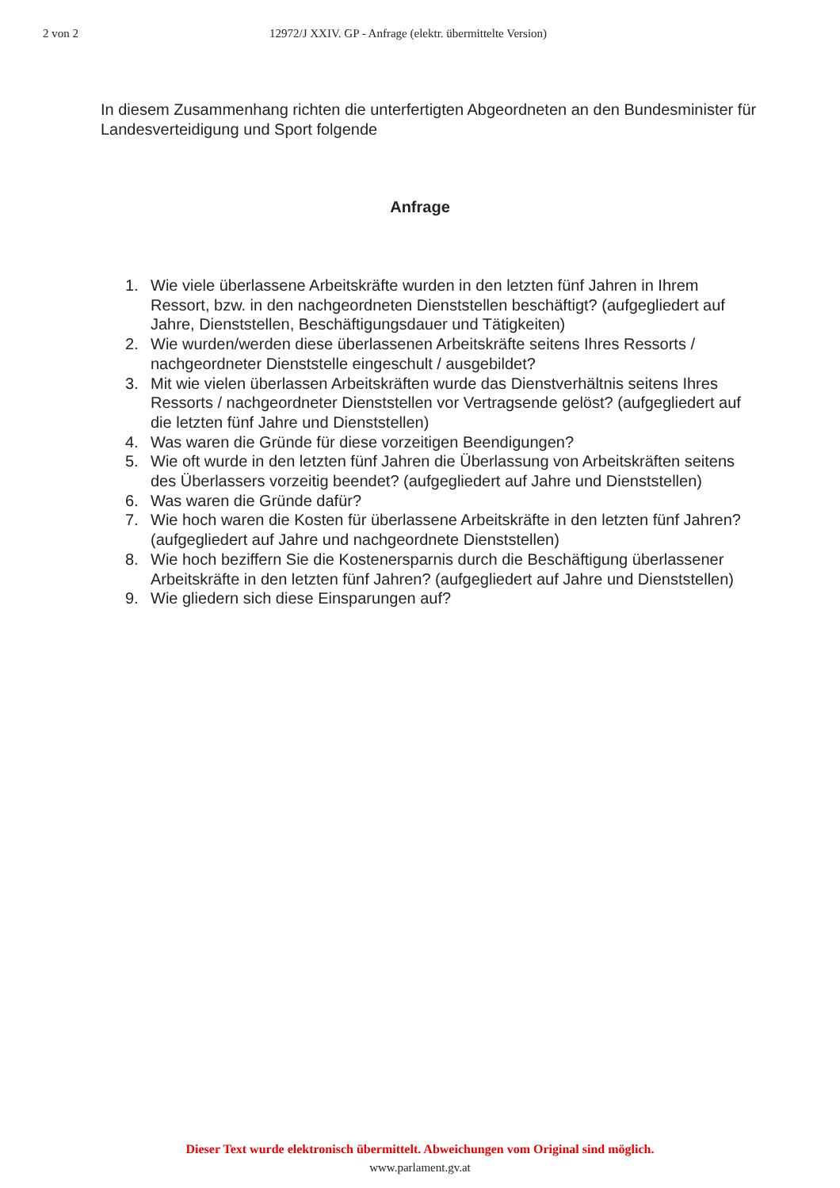2 von 2 12972/J XXIV. GP - Anfrage (elektr. übermittelte Version)
In diesem Zusammenhang richten die unterfertigten Abgeordneten an den Bundesminister für Landesverteidigung und Sport folgende
Anfrage
1. Wie viele überlassene Arbeitskräfte wurden in den letzten fünf Jahren in Ihrem Ressort, bzw. in den nachgeordneten Dienststellen beschäftigt? (aufgegliedert auf Jahre, Dienststellen, Beschäftigungsdauer und Tätigkeiten)
2. Wie wurden/werden diese überlassenen Arbeitskräfte seitens Ihres Ressorts / nachgeordneter Dienststelle eingeschult / ausgebildet?
3. Mit wie vielen überlassen Arbeitskräften wurde das Dienstverhältnis seitens Ihres Ressorts / nachgeordneter Dienststellen vor Vertragsende gelöst? (aufgegliedert auf die letzten fünf Jahre und Dienststellen)
4. Was waren die Gründe für diese vorzeitigen Beendigungen?
5. Wie oft wurde in den letzten fünf Jahren die Überlassung von Arbeitskräften seitens des Überlassers vorzeitig beendet? (aufgegliedert auf Jahre und Dienststellen)
6. Was waren die Gründe dafür?
7. Wie hoch waren die Kosten für überlassene Arbeitskräfte in den letzten fünf Jahren? (aufgegliedert auf Jahre und nachgeordnete Dienststellen)
8. Wie hoch beziffern Sie die Kostenersparnis durch die Beschäftigung überlassener Arbeitskräfte in den letzten fünf Jahren? (aufgegliedert auf Jahre und Dienststellen)
9. Wie gliedern sich diese Einsparungen auf?
Dieser Text wurde elektronisch übermittelt. Abweichungen vom Original sind möglich.
www.parlament.gv.at